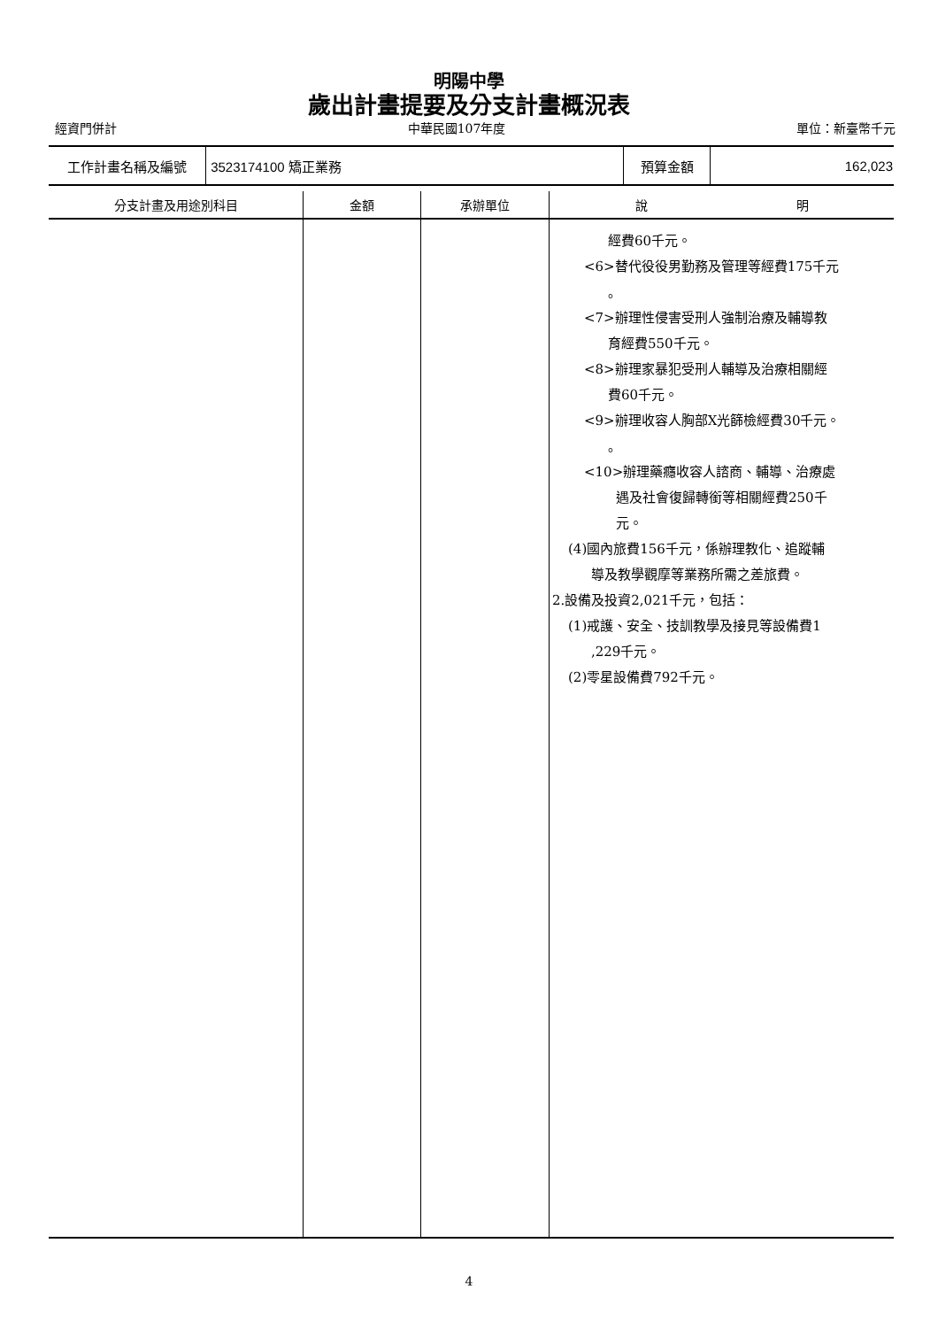明陽中學
歲出計畫提要及分支計畫概況表
經資門併計 中華民國107年度 單位：新臺幣千元
| 工作計畫名稱及編號 | 3523174100 矯正業務 | 預算金額 | 162,023 |
| 分支計畫及用途別科目 | 金額 | 承辦單位 | 說 明 |
| --- | --- | --- | --- |
| | | | 經費60千元。 <6>替代役役男勤務及管理等經費175千元 。 <7>辦理性侵害受刑人強制治療及輔導教 育經費550千元。 <8>辦理家暴犯受刑人輔導及治療相關經 費60千元。 <9>辦理收容人胸部X光篩檢經費30千元。 。 <10>辦理藥癮收容人諮商、輔導、治療處 遇及社會復歸轉銜等相關經費250千 元。 (4)國內旅費156千元，係辦理教化、追蹤輔 導及教學觀摩等業務所需之差旅費。 2.設備及投資2,021千元，包括： (1)戒護、安全、技訓教學及接見等設備費1 ,229千元。 (2)零星設備費792千元。 |
4